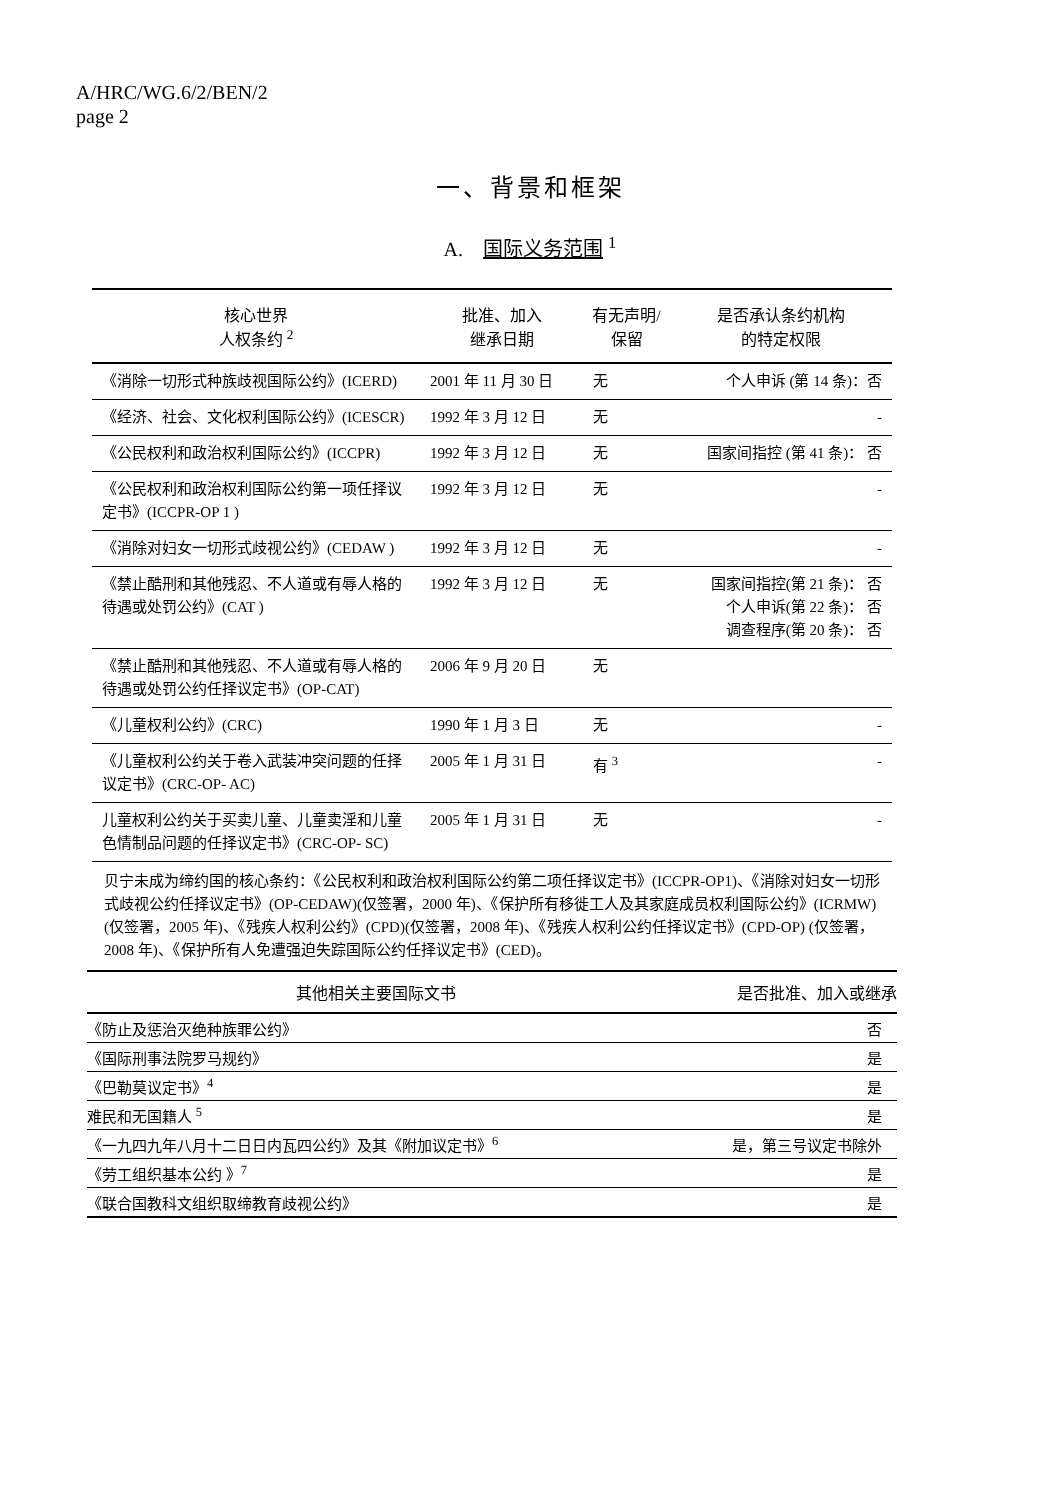A/HRC/WG.6/2/BEN/2
page 2
一、背景和框架
A. 国际义务范围 <sup>1</sup>
| 核心世界 人权条约 <sup>2</sup> | 批准、加入 继承日期 | 有无声明/ 保留 | 是否承认条约机构 的特定权限 |
| --- | --- | --- | --- |
| 《消除一切形式种族歧视国际公约》(ICERD) | 2001 年 11 月 30 日 | 无 | 个人申诉 (第 14 条)：否 |
| 《经济、社会、文化权利国际公约》(ICESCR) | 1992 年 3 月 12 日 | 无 | - |
| 《公民权利和政治权利国际公约》(ICCPR) | 1992 年 3 月 12 日 | 无 | 国家间指控 (第 41 条)： 否 |
| 《公民权利和政治权利国际公约第一项任择议定书》(ICCPR-OP 1 ) | 1992 年 3 月 12 日 | 无 | - |
| 《消除对妇女一切形式歧视公约》(CEDAW ) | 1992 年 3 月 12 日 | 无 | - |
| 《禁止酷刑和其他残忍、不人道或有辱人格的待遇或处罚公约》(CAT ) | 1992 年 3 月 12 日 | 无 | 国家间指控(第 21 条)： 否 个人申诉(第 22 条)： 否 调查程序(第 20 条)： 否 |
| 《禁止酷刑和其他残忍、不人道或有辱人格的待遇或处罚公约任择议定书》(OP-CAT) | 2006 年 9 月 20 日 | 无 | |
| 《儿童权利公约》(CRC) | 1990 年 1 月 3 日 | 无 | - |
| 《儿童权利公约关于卷入武装冲突问题的任择议定书》(CRC-OP- AC) | 2005 年 1 月 31 日 | 有 <sup>3</sup> | - |
| 儿童权利公约关于买卖儿童、儿童卖淫和儿童色情制品问题的任择议定书》(CRC-OP- SC) | 2005 年 1 月 31 日 | 无 | - |
贝宁未成为缔约国的核心条约：《公民权利和政治权利国际公约第二项任择议定书》(ICCPR-OP1)、《消除对妇女一切形式歧视公约任择议定书》(OP-CEDAW)(仅签署，2000 年)、《保护所有移徙工人及其家庭成员权利国际公约》(ICRMW)(仅签署，2005 年)、《残疾人权利公约》(CPD)(仅签署，2008 年)、《残疾人权利公约任择议定书》(CPD-OP) (仅签署，2008 年)、《保护所有人免遭强迫失踪国际公约任择议定书》(CED)。
| 其他相关主要国际文书 | 是否批准、加入或继承 |
| --- | --- |
| 《防止及惩治灭绝种族罪公约》 | 否 |
| 《国际刑事法院罗马规约》 | 是 |
| 《巴勒莫议定书》<sup>4</sup> | 是 |
| 难民和无国籍人 <sup>5</sup> | 是 |
| 《一九四九年八月十二日日内瓦四公约》及其《附加议定书》<sup>6</sup> | 是，第三号议定书除外 |
| 《劳工组织基本公约 》<sup>7</sup> | 是 |
| 《联合国教科文组织取缔教育歧视公约》 | 是 |